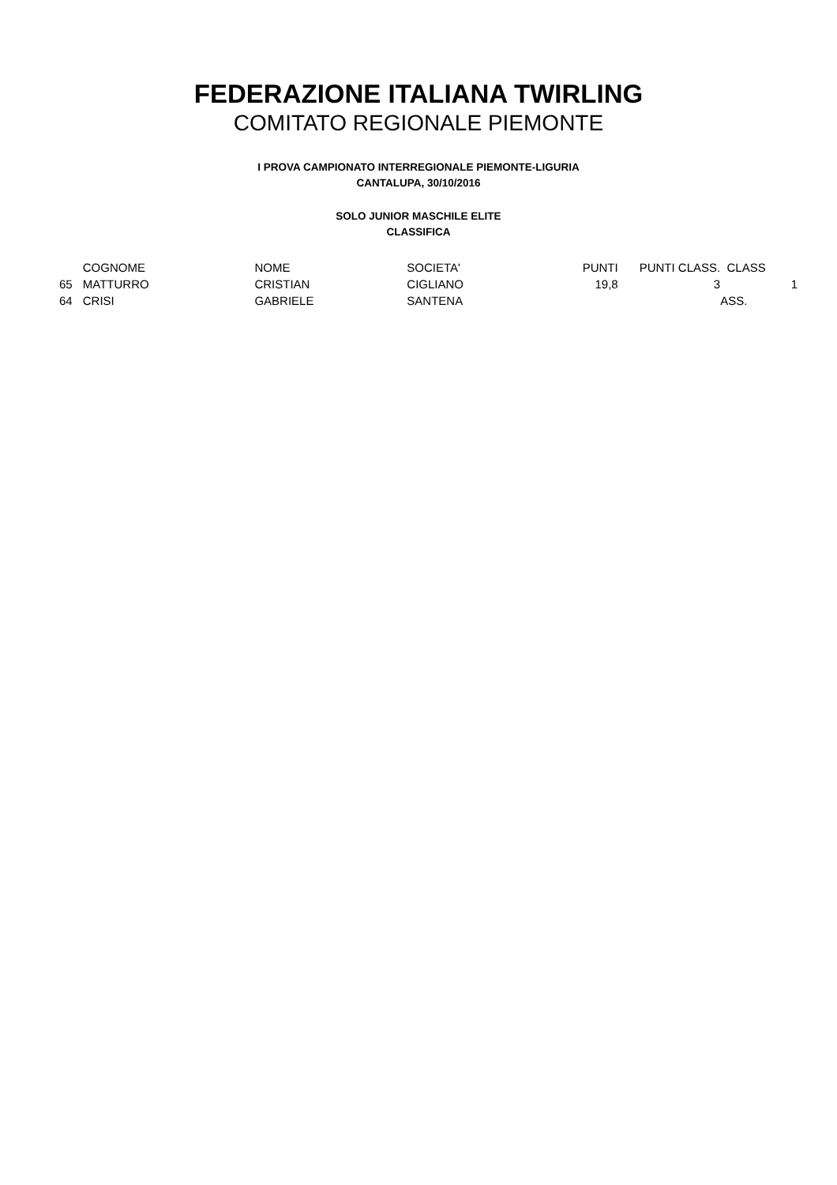FEDERAZIONE ITALIANA TWIRLING
COMITATO REGIONALE PIEMONTE
I PROVA CAMPIONATO INTERREGIONALE PIEMONTE-LIGURIA
CANTALUPA, 30/10/2016
SOLO JUNIOR MASCHILE ELITE
CLASSIFICA
| | COGNOME | NOME | SOCIETA' | PUNTI | PUNTI CLASS. | CLASS | |
| 65 | MATTURRO | CRISTIAN | CIGLIANO | 19,8 | 3 | | 1 |
| 64 | CRISI | GABRIELE | SANTENA | | | ASS. | |